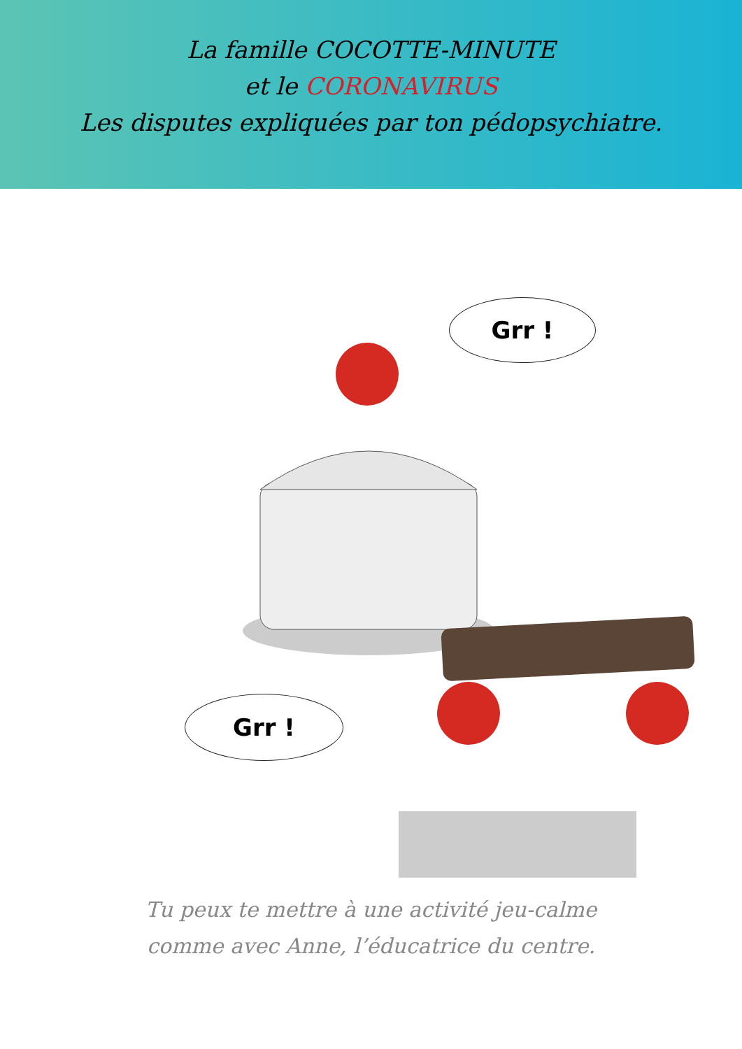La famille COCOTTE-MINUTE
et le CORONAVIRUS
Les disputes expliquées par ton pédopsychiatre.
Grr !
Grr !
Tu peux te mettre à une activité jeu-calme
comme avec Anne, l’éducatrice du centre.